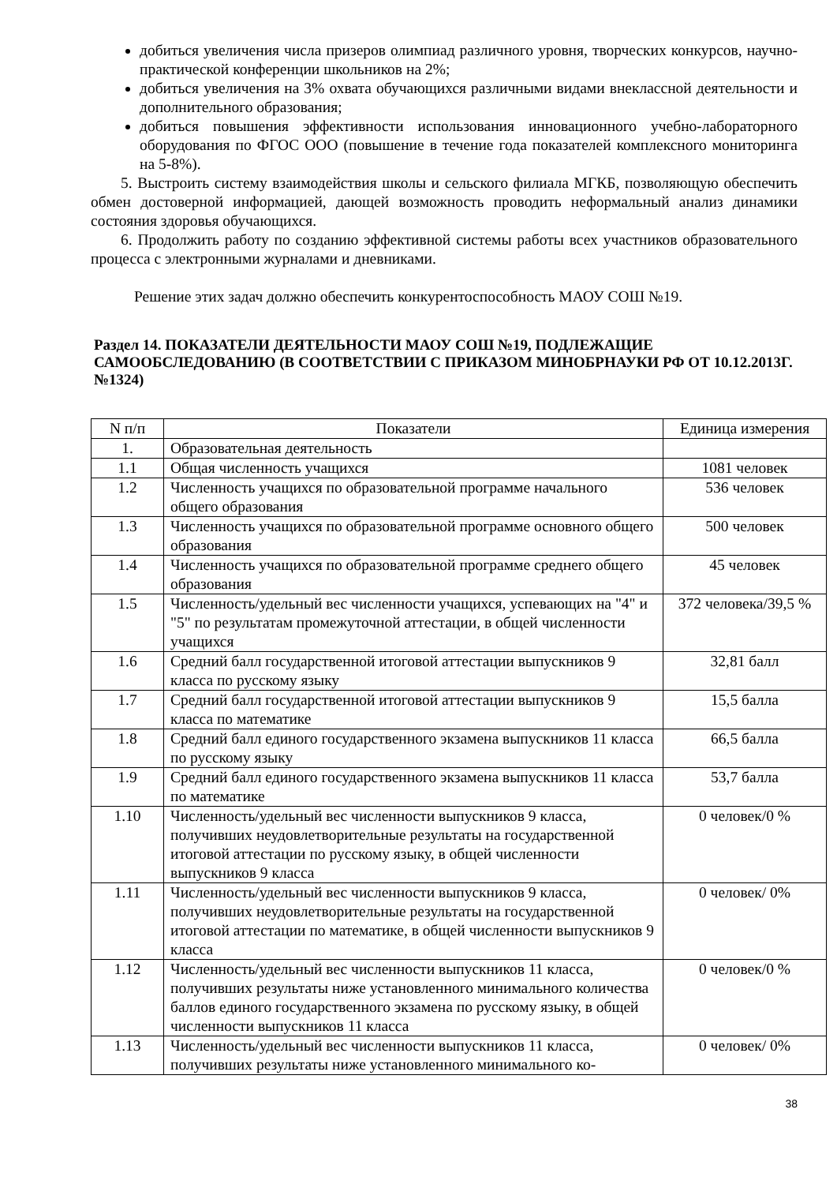добиться увеличения числа призеров олимпиад различного уровня, творческих конкурсов, научно-практической конференции школьников на 2%;
добиться увеличения на 3% охвата обучающихся различными видами внеклассной деятельности и дополнительного образования;
добиться повышения эффективности использования инновационного учебно-лабораторного оборудования по ФГОС ООО (повышение в течение года показателей комплексного мониторинга на 5-8%).
5. Выстроить систему взаимодействия школы и сельского филиала МГКБ, позволяющую обеспечить обмен достоверной информацией, дающей возможность проводить неформальный анализ динамики состояния здоровья обучающихся.
6. Продолжить работу по созданию эффективной системы работы всех участников образовательного процесса с электронными журналами и дневниками.
Решение этих задач должно обеспечить конкурентоспособность МАОУ СОШ №19.
Раздел 14. ПОКАЗАТЕЛИ ДЕЯТЕЛЬНОСТИ МАОУ СОШ №19, ПОДЛЕЖАЩИЕ САМООБСЛЕДОВАНИЮ (В СООТВЕТСТВИИ С ПРИКАЗОМ МИНОБРНАУКИ РФ ОТ 10.12.2013Г. №1324)
| N п/п | Показатели | Единица измерения |
| --- | --- | --- |
| 1. | Образовательная деятельность | |
| 1.1 | Общая численность учащихся | 1081 человек |
| 1.2 | Численность учащихся по образовательной программе начального общего образования | 536 человек |
| 1.3 | Численность учащихся по образовательной программе основного общего образования | 500 человек |
| 1.4 | Численность учащихся по образовательной программе среднего общего образования | 45 человек |
| 1.5 | Численность/удельный вес численности учащихся, успевающих на "4" и "5" по результатам промежуточной аттестации, в общей численности учащихся | 372 человека/39,5 % |
| 1.6 | Средний балл государственной итоговой аттестации выпускников 9 класса по русскому языку | 32,81 балл |
| 1.7 | Средний балл государственной итоговой аттестации выпускников 9 класса по математике | 15,5 балла |
| 1.8 | Средний балл единого государственного экзамена выпускников 11 класса по русскому языку | 66,5 балла |
| 1.9 | Средний балл единого государственного экзамена выпускников 11 класса по математике | 53,7 балла |
| 1.10 | Численность/удельный вес численности выпускников 9 класса, получивших неудовлетворительные результаты на государственной итоговой аттестации по русскому языку, в общей численности выпускников 9 класса | 0 человек/0 % |
| 1.11 | Численность/удельный вес численности выпускников 9 класса, получивших неудовлетворительные результаты на государственной итоговой аттестации по математике, в общей численности выпускников 9 класса | 0 человек/ 0% |
| 1.12 | Численность/удельный вес численности выпускников 11 класса, получивших результаты ниже установленного минимального количества баллов единого государственного экзамена по русскому языку, в общей численности выпускников 11 класса | 0 человек/0 % |
| 1.13 | Численность/удельный вес численности выпускников 11 класса, получивших результаты ниже установленного минимального ко- | 0 человек/ 0% |
38